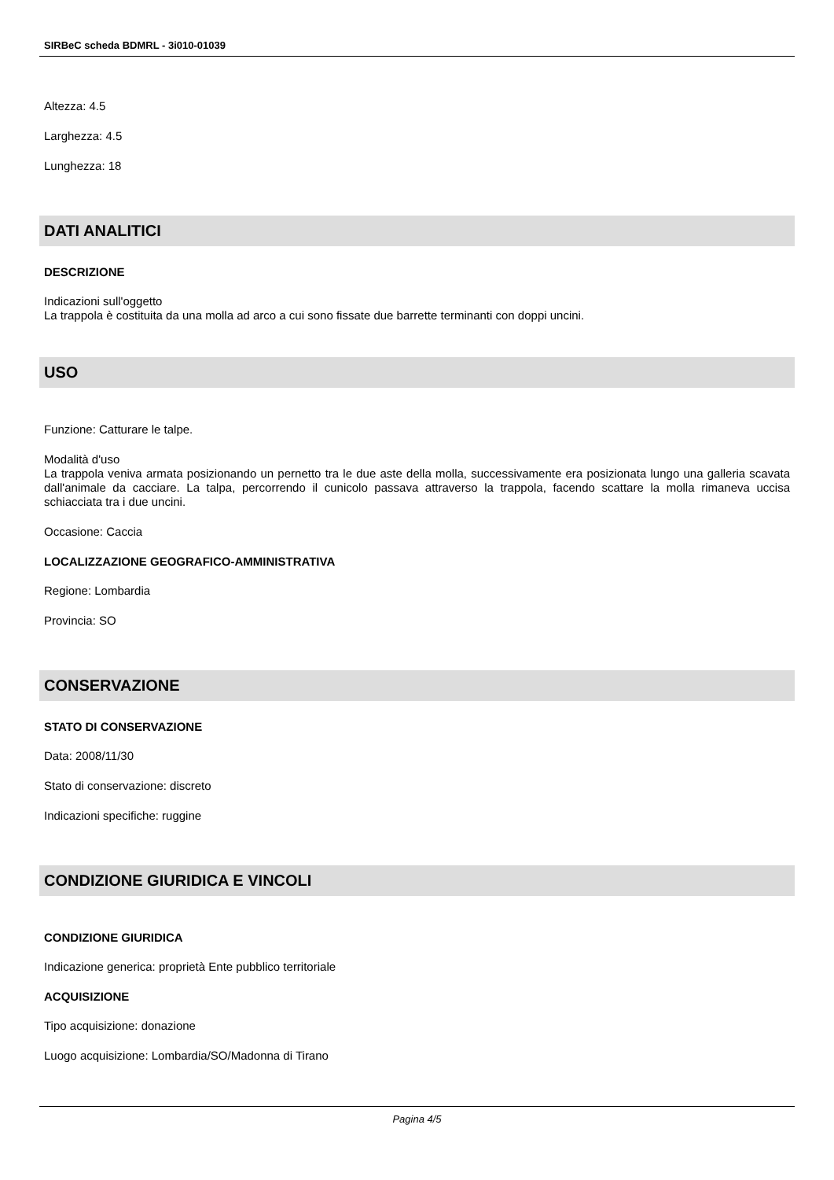SIRBeC scheda BDMRL - 3i010-01039
Altezza: 4.5
Larghezza: 4.5
Lunghezza: 18
DATI ANALITICI
DESCRIZIONE
Indicazioni sull'oggetto
La trappola è costituita da una molla ad arco a cui sono fissate due barrette terminanti con doppi uncini.
USO
Funzione: Catturare le talpe.
Modalità d'uso
La trappola veniva armata posizionando un pernetto tra le due aste della molla, successivamente era posizionata lungo una galleria scavata dall'animale da cacciare. La talpa, percorrendo il cunicolo passava attraverso la trappola, facendo scattare la molla rimaneva uccisa schiacciata tra i due uncini.
Occasione: Caccia
LOCALIZZAZIONE GEOGRAFICO-AMMINISTRATIVA
Regione: Lombardia
Provincia: SO
CONSERVAZIONE
STATO DI CONSERVAZIONE
Data: 2008/11/30
Stato di conservazione: discreto
Indicazioni specifiche: ruggine
CONDIZIONE GIURIDICA E VINCOLI
CONDIZIONE GIURIDICA
Indicazione generica: proprietà Ente pubblico territoriale
ACQUISIZIONE
Tipo acquisizione: donazione
Luogo acquisizione: Lombardia/SO/Madonna di Tirano
Pagina 4/5